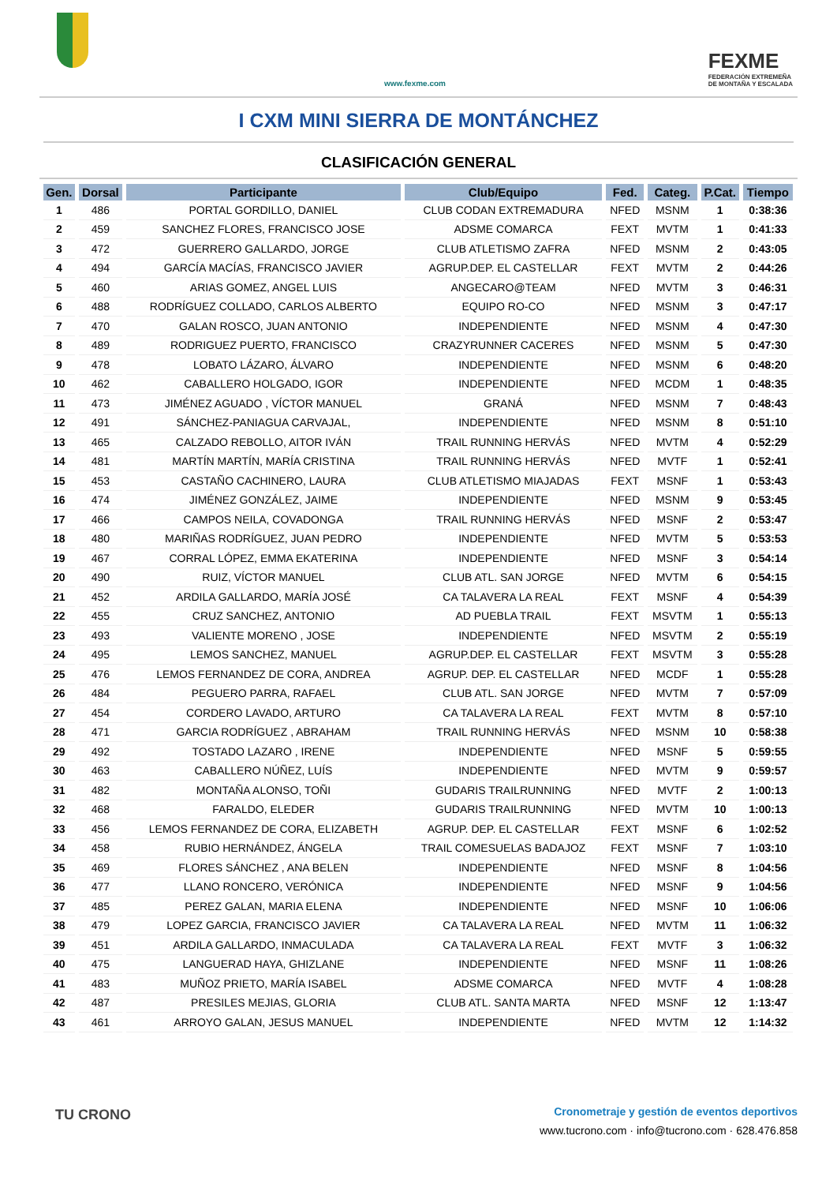www.fexme.com
FEXME
FEDERACIÓN EXTREMEÑA
DE MONTAÑA Y ESCALADA
I CXM MINI SIERRA DE MONTÁNCHEZ
CLASIFICACIÓN GENERAL
| Gen. | Dorsal | Participante | Club/Equipo | Fed. | Categ. | P.Cat. | Tiempo |
| --- | --- | --- | --- | --- | --- | --- | --- |
| 1 | 486 | PORTAL GORDILLO, DANIEL | CLUB CODAN EXTREMADURA | NFED | MSNM | 1 | 0:38:36 |
| 2 | 459 | SANCHEZ FLORES, FRANCISCO JOSE | ADSME COMARCA | FEXT | MVTM | 1 | 0:41:33 |
| 3 | 472 | GUERRERO GALLARDO, JORGE | CLUB ATLETISMO ZAFRA | NFED | MSNM | 2 | 0:43:05 |
| 4 | 494 | GARCÍA MACÍAS, FRANCISCO JAVIER | AGRUP.DEP. EL CASTELLAR | FEXT | MVTM | 2 | 0:44:26 |
| 5 | 460 | ARIAS GOMEZ, ANGEL LUIS | ANGECARO@TEAM | NFED | MVTM | 3 | 0:46:31 |
| 6 | 488 | RODRÍGUEZ COLLADO, CARLOS ALBERTO | EQUIPO RO-CO | NFED | MSNM | 3 | 0:47:17 |
| 7 | 470 | GALAN ROSCO, JUAN ANTONIO | INDEPENDIENTE | NFED | MSNM | 4 | 0:47:30 |
| 8 | 489 | RODRIGUEZ PUERTO, FRANCISCO | CRAZYRUNNER CACERES | NFED | MSNM | 5 | 0:47:30 |
| 9 | 478 | LOBATO LÁZARO, ÁLVARO | INDEPENDIENTE | NFED | MSNM | 6 | 0:48:20 |
| 10 | 462 | CABALLERO HOLGADO, IGOR | INDEPENDIENTE | NFED | MCDM | 1 | 0:48:35 |
| 11 | 473 | JIMÉNEZ AGUADO , VÍCTOR MANUEL | GRANÁ | NFED | MSNM | 7 | 0:48:43 |
| 12 | 491 | SÁNCHEZ-PANIAGUA CARVAJAL, | INDEPENDIENTE | NFED | MSNM | 8 | 0:51:10 |
| 13 | 465 | CALZADO REBOLLO, AITOR IVÁN | TRAIL RUNNING HERVÁS | NFED | MVTM | 4 | 0:52:29 |
| 14 | 481 | MARTÍN MARTÍN, MARÍA CRISTINA | TRAIL RUNNING HERVÁS | NFED | MVTF | 1 | 0:52:41 |
| 15 | 453 | CASTAÑO CACHINERO, LAURA | CLUB ATLETISMO MIAJADAS | FEXT | MSNF | 1 | 0:53:43 |
| 16 | 474 | JIMÉNEZ GONZÁLEZ, JAIME | INDEPENDIENTE | NFED | MSNM | 9 | 0:53:45 |
| 17 | 466 | CAMPOS NEILA, COVADONGA | TRAIL RUNNING HERVÁS | NFED | MSNF | 2 | 0:53:47 |
| 18 | 480 | MARIÑAS RODRÍGUEZ, JUAN PEDRO | INDEPENDIENTE | NFED | MVTM | 5 | 0:53:53 |
| 19 | 467 | CORRAL LÓPEZ, EMMA EKATERINA | INDEPENDIENTE | NFED | MSNF | 3 | 0:54:14 |
| 20 | 490 | RUIZ, VÍCTOR MANUEL | CLUB ATL. SAN JORGE | NFED | MVTM | 6 | 0:54:15 |
| 21 | 452 | ARDILA GALLARDO, MARÍA JOSÉ | CA TALAVERA LA REAL | FEXT | MSNF | 4 | 0:54:39 |
| 22 | 455 | CRUZ SANCHEZ, ANTONIO | AD PUEBLA TRAIL | FEXT | MSVTM | 1 | 0:55:13 |
| 23 | 493 | VALIENTE MORENO , JOSE | INDEPENDIENTE | NFED | MSVTM | 2 | 0:55:19 |
| 24 | 495 | LEMOS SANCHEZ, MANUEL | AGRUP.DEP. EL CASTELLAR | FEXT | MSVTM | 3 | 0:55:28 |
| 25 | 476 | LEMOS FERNANDEZ DE CORA, ANDREA | AGRUP. DEP. EL CASTELLAR | NFED | MCDF | 1 | 0:55:28 |
| 26 | 484 | PEGUERO PARRA, RAFAEL | CLUB ATL. SAN JORGE | NFED | MVTM | 7 | 0:57:09 |
| 27 | 454 | CORDERO LAVADO, ARTURO | CA TALAVERA LA REAL | FEXT | MVTM | 8 | 0:57:10 |
| 28 | 471 | GARCIA RODRÍGUEZ , ABRAHAM | TRAIL RUNNING HERVÁS | NFED | MSNM | 10 | 0:58:38 |
| 29 | 492 | TOSTADO LAZARO , IRENE | INDEPENDIENTE | NFED | MSNF | 5 | 0:59:55 |
| 30 | 463 | CABALLERO NÚÑEZ, LUÍS | INDEPENDIENTE | NFED | MVTM | 9 | 0:59:57 |
| 31 | 482 | MONTAÑA ALONSO, TOÑI | GUDARIS TRAILRUNNING | NFED | MVTF | 2 | 1:00:13 |
| 32 | 468 | FARALDO, ELEDER | GUDARIS TRAILRUNNING | NFED | MVTM | 10 | 1:00:13 |
| 33 | 456 | LEMOS FERNANDEZ DE CORA, ELIZABETH | AGRUP. DEP. EL CASTELLAR | FEXT | MSNF | 6 | 1:02:52 |
| 34 | 458 | RUBIO HERNÁNDEZ, ÁNGELA | TRAIL COMESUELAS BADAJOZ | FEXT | MSNF | 7 | 1:03:10 |
| 35 | 469 | FLORES SÁNCHEZ , ANA BELEN | INDEPENDIENTE | NFED | MSNF | 8 | 1:04:56 |
| 36 | 477 | LLANO RONCERO, VERÓNICA | INDEPENDIENTE | NFED | MSNF | 9 | 1:04:56 |
| 37 | 485 | PEREZ GALAN, MARIA ELENA | INDEPENDIENTE | NFED | MSNF | 10 | 1:06:06 |
| 38 | 479 | LOPEZ GARCIA, FRANCISCO JAVIER | CA TALAVERA LA REAL | NFED | MVTM | 11 | 1:06:32 |
| 39 | 451 | ARDILA GALLARDO, INMACULADA | CA TALAVERA LA REAL | FEXT | MVTF | 3 | 1:06:32 |
| 40 | 475 | LANGUERAD HAYA, GHIZLANE | INDEPENDIENTE | NFED | MSNF | 11 | 1:08:26 |
| 41 | 483 | MUÑOZ PRIETO, MARÍA ISABEL | ADSME COMARCA | NFED | MVTF | 4 | 1:08:28 |
| 42 | 487 | PRESILES MEJIAS, GLORIA | CLUB ATL. SANTA MARTA | NFED | MSNF | 12 | 1:13:47 |
| 43 | 461 | ARROYO GALAN, JESUS MANUEL | INDEPENDIENTE | NFED | MVTM | 12 | 1:14:32 |
TU CRONO
Cronometraje y gestión de eventos deportivos
www.tucrono.com · info@tucrono.com · 628.476.858